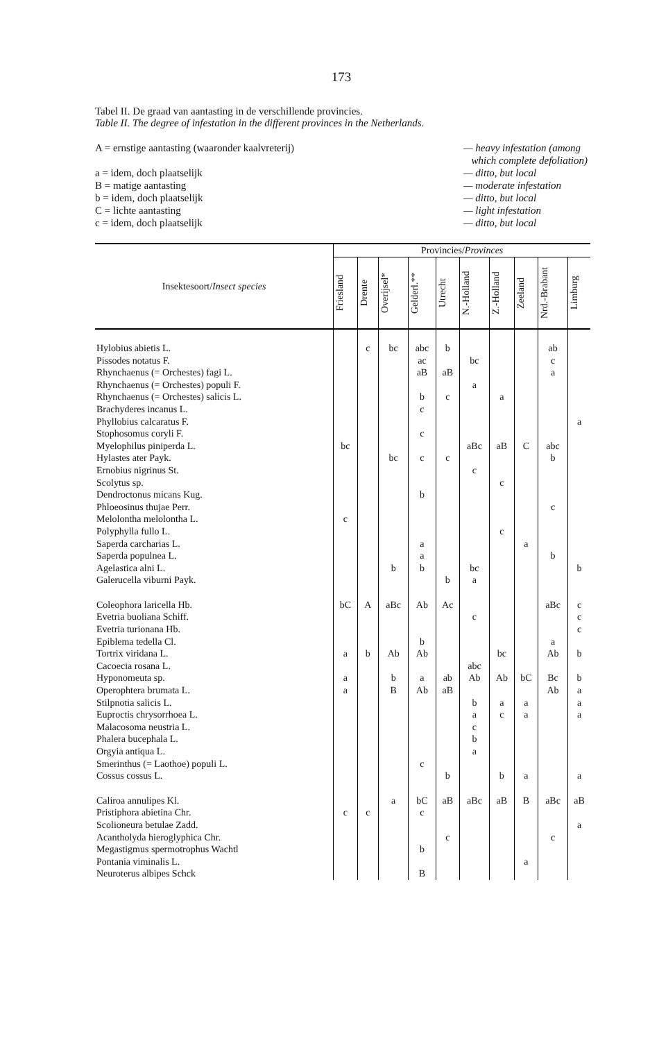173
Tabel II. De graad van aantasting in de verschillende provincies.
Table II. The degree of infestation in the different provinces in the Netherlands.
A = ernstige aantasting (waaronder kaalvreterij)
a = idem, doch plaatselijk
B = matige aantasting
b = idem, doch plaatselijk
C = lichte aantasting
c = idem, doch plaatselijk
— heavy infestation (among
which complete defoliation)
— ditto, but local
— moderate infestation
— ditto, but local
— light infestation
— ditto, but local
| Insektesoort/ Insect species | Provincies/ Provinces | | | | | | | | | |
| --- | --- | --- | --- | --- | --- | --- | --- | --- | --- | --- |
| | Friesland | Drente | Overijsel* | Gelderl.** | Utrecht | N.-Holland | Z.-Holland | Zeeland | Nrd.-Brabant | Limburg |
| Hylobius abietis L. | | c | bc | abc | b | | | | ab | |
| Pissodes notatus F. | | | | ac | | bc | | | c | |
| Rhynchaenus (= Orchestes) fagi L. | | | | aB | aB | | | | a | |
| Rhynchaenus (= Orchestes) populi F. | | | | | | a | | | | |
| Rhynchaenus (= Orchestes) salicis L. | | | | b | c | | a | | | |
| Brachyderes incanus L. | | | | c | | | | | | |
| Phyllobius calcaratus F. | | | | | | | | | | a |
| Stophosomus coryli F. | | | | c | | | | | | |
| Myelophilus piniperda L. | bc | | | | | aBc | aB | C | abc | |
| Hylastes ater Payk. | | | bc | c | c | | | | b | |
| Ernobius nigrinus St. | | | | | | c | | | | |
| Scolytus sp. | | | | | | | c | | | |
| Dendroctonus micans Kug. | | | | b | | | | | | |
| Phloeosinus thujae Perr. | | | | | | | | | c | |
| Melolontha melolontha L. | c | | | | | | | | | |
| Polyphylla fullo L. | | | | | | | c | | | |
| Saperda carcharias L. | | | | a | | | | a | | |
| Saperda populnea L. | | | | a | | | | | b | |
| Agelastica alni L. | | | b | b | | bc | | | | b |
| Galerucella viburni Payk. | | | | | b | a | | | | |
| Coleophora laricella Hb. | bC | A | aBc | Ab | Ac | | | | aBc | c |
| Evetria buoliana Schiff. | | | | | | c | | | | c |
| Evetria turionana Hb. | | | | | | | | | | c |
| Epiblema tedella Cl. | | | | b | | | | | a | |
| Tortrix viridana L. | a | b | Ab | Ab | | | bc | | Ab | b |
| Cacoecia rosana L. | | | | | | abc | | | | |
| Hyponomeuta sp. | a | | b | a | ab | Ab | Ab | bC | Bc | b |
| Operophtera brumata L. | a | | B | Ab | aB | | | | Ab | a |
| Stilpnotia salicis L. | | | | | | b | a | a | | a |
| Euproctis chrysorrhoea L. | | | | | | a | c | a | | a |
| Malacosoma neustria L. | | | | | | c | | | | |
| Phalera bucephala L. | | | | | | b | | | | |
| Orgyia antiqua L. | | | | | | a | | | | |
| Smerinthus (= Laothoe) populi L. | | | | c | | | | | | |
| Cossus cossus L. | | | | | b | | b | a | | a |
| Caliroa annulipes Kl. | | | a | bC | aB | aBc | aB | B | aBc | aB |
| Pristiphora abietina Chr. | c | c | | c | | | | | | |
| Scolioneura betulae Zadd. | | | | | | | | | | a |
| Acantholyda hieroglyphica Chr. | | | | | c | | | | c | |
| Megastigmus spermotrophus Wachtl | | | | b | | | | | | |
| Pontania viminalis L. | | | | | | | | a | | |
| Neuroterus albipes Schck | | | | B | | | | | | |